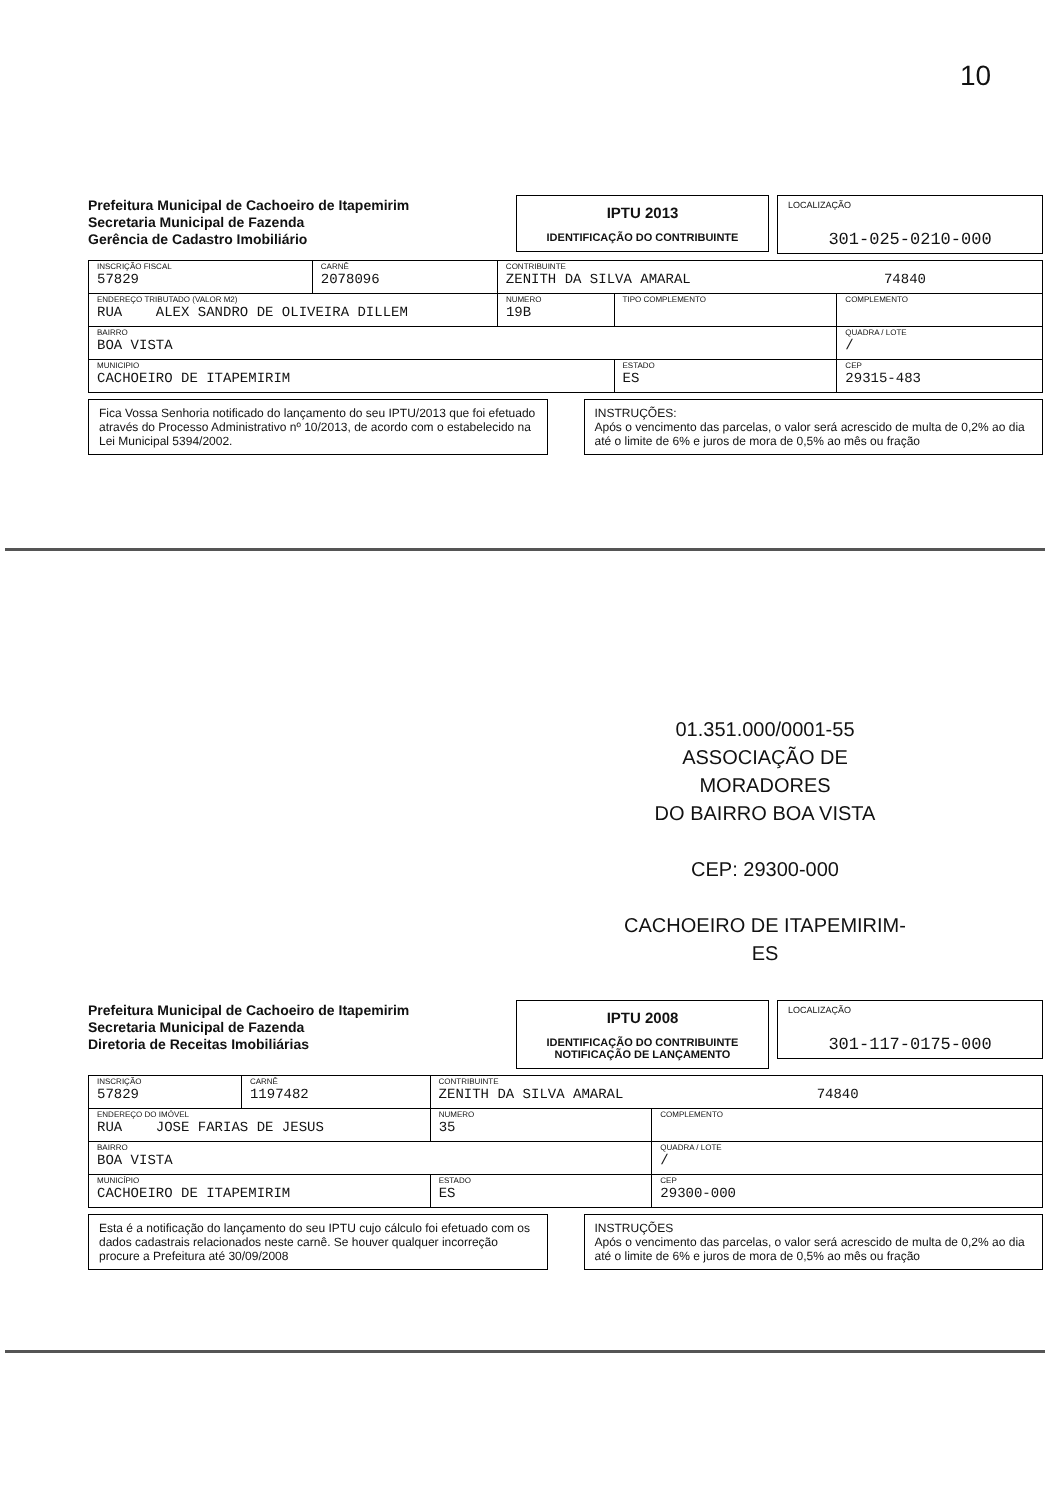10
Prefeitura Municipal de Cachoeiro de Itapemirim
Secretaria Municipal de Fazenda
Gerência de Cadastro Imobiliário
IPTU 2013
IDENTIFICAÇÃO DO CONTRIBUINTE
LOCALIZAÇÃO
301-025-0210-000
| INSCRIÇÃO FISCAL 57829 | CARNÊ 2078096 | CONTRIBUINTE ZENITH DA SILVA AMARAL 74840 | | | |
| ENDEREÇO TRIBUTADO (VALOR M2) RUA ALEX SANDRO DE OLIVEIRA DILLEM | | | NUMERO 19B | TIPO COMPLEMENTO | COMPLEMENTO |
| BAIRRO BOA VISTA | | | | | QUADRA / LOTE / |
| MUNICIPIO CACHOEIRO DE ITAPEMIRIM | | | | ESTADO ES | CEP 29315-483 |
Fica Vossa Senhoria notificado do lançamento do seu IPTU/2013 que foi efetuado através do Processo Administrativo nº 10/2013, de acordo com o estabelecido na Lei Municipal 5394/2002.
INSTRUÇÕES:
Após o vencimento das parcelas, o valor será acrescido de multa de 0,2% ao dia até o limite de 6% e juros de mora de 0,5% ao mês ou fração
01.351.000/0001-55
ASSOCIAÇÃO DE MORADORES
DO BAIRRO BOA VISTA
CEP: 29300-000
CACHOEIRO DE ITAPEMIRIM-ES
Prefeitura Municipal de Cachoeiro de Itapemirim
Secretaria Municipal de Fazenda
Diretoria de Receitas Imobiliárias
IPTU 2008
IDENTIFICAÇÃO DO CONTRIBUINTE
NOTIFICAÇÃO DE LANÇAMENTO
LOCALIZAÇÃO
301-117-0175-000
| INSCRIÇÃO 57829 | CARNÊ 1197482 | CONTRIBUINTE ZENITH DA SILVA AMARAL 74840 | | |
| ENDEREÇO DO IMÓVEL RUA JOSE FARIAS DE JESUS | | | NUMERO 35 | COMPLEMENTO |
| BAIRRO BOA VISTA | | | | QUADRA / LOTE / |
| MUNICÍPIO CACHOEIRO DE ITAPEMIRIM | | | ESTADO ES | CEP 29300-000 |
Esta é a notificação do lançamento do seu IPTU cujo cálculo foi efetuado com os dados cadastrais relacionados neste carnê. Se houver qualquer incorreção procure a Prefeitura até 30/09/2008
INSTRUÇÕES
Após o vencimento das parcelas, o valor será acrescido de multa de 0,2% ao dia até o limite de 6% e juros de mora de 0,5% ao mês ou fração